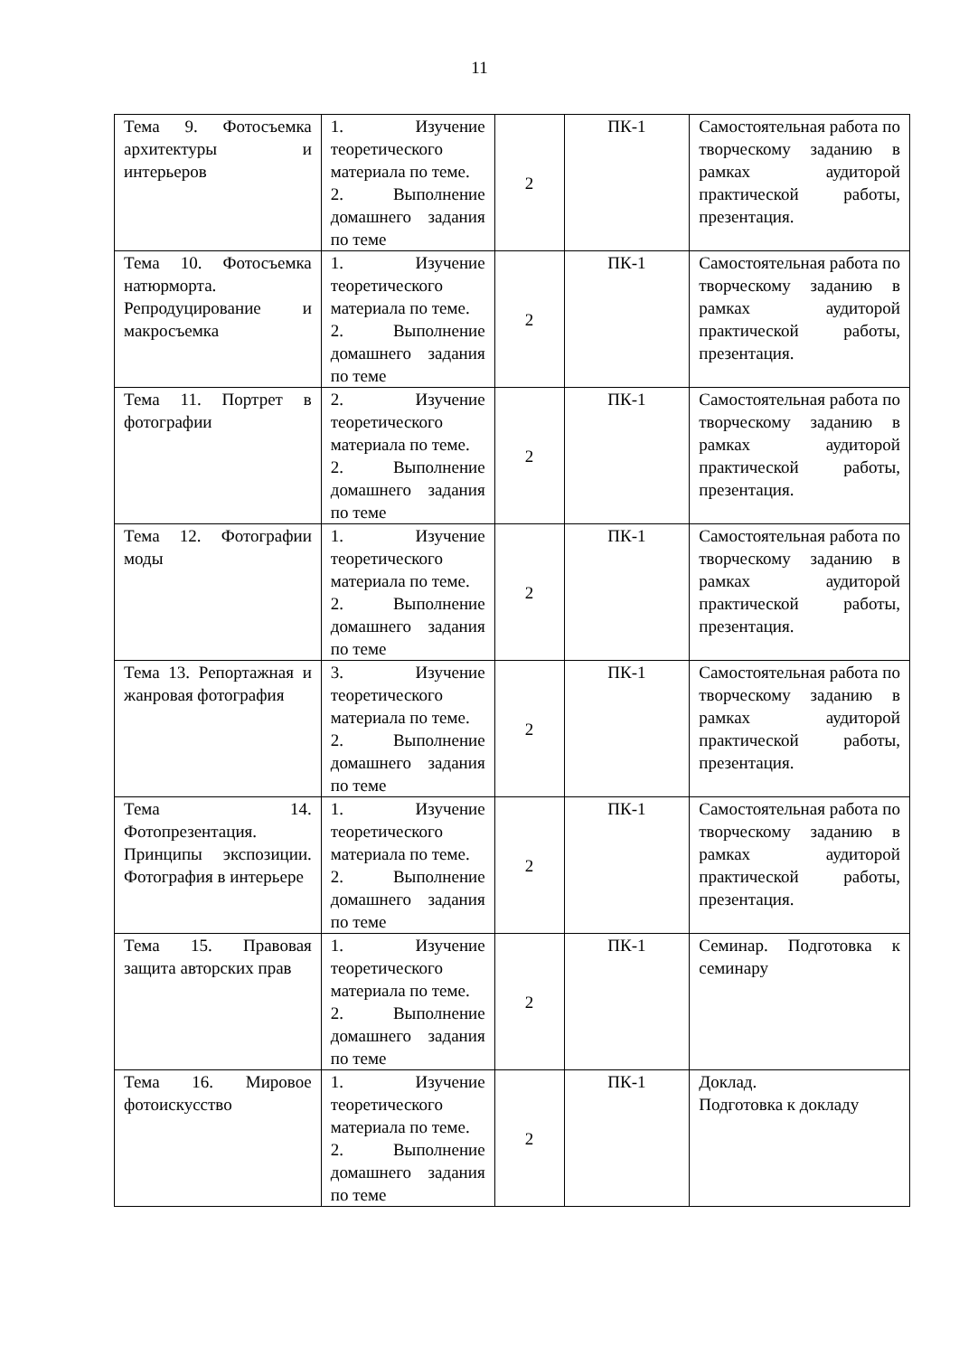11
| Тема 9. Фотосъемка архитектуры и интерьеров | 1. Изучение теоретического материала по теме. 2. Выполнение домашнего задания по теме | 2 | ПК-1 | Самостоятельная работа по творческому заданию в рамках аудиторой практической работы, презентация. |
| Тема 10. Фотосъемка натюрморта. Репродуцирование и макросъемка | 1. Изучение теоретического материала по теме. 2. Выполнение домашнего задания по теме | 2 | ПК-1 | Самостоятельная работа по творческому заданию в рамках аудиторой практической работы, презентация. |
| Тема 11. Портрет в фотографии | 2. Изучение теоретического материала по теме. 2. Выполнение домашнего задания по теме | 2 | ПК-1 | Самостоятельная работа по творческому заданию в рамках аудиторой практической работы, презентация. |
| Тема 12. Фотографии моды | 1. Изучение теоретического материала по теме. 2. Выполнение домашнего задания по теме | 2 | ПК-1 | Самостоятельная работа по творческому заданию в рамках аудиторой практической работы, презентация. |
| Тема 13. Репортажная и жанровая фотография | 3. Изучение теоретического материала по теме. 2. Выполнение домашнего задания по теме | 2 | ПК-1 | Самостоятельная работа по творческому заданию в рамках аудиторой практической работы, презентация. |
| Тема 14. Фотопрезентация. Принципы экспозиции. Фотография в интерьере | 1. Изучение теоретического материала по теме. 2. Выполнение домашнего задания по теме | 2 | ПК-1 | Самостоятельная работа по творческому заданию в рамках аудиторой практической работы, презентация. |
| Тема 15. Правовая защита авторских прав | 1. Изучение теоретического материала по теме. 2. Выполнение домашнего задания по теме | 2 | ПК-1 | Семинар. Подготовка к семинару |
| Тема 16. Мировое фотоискусство | 1. Изучение теоретического материала по теме. 2. Выполнение домашнего задания по теме | 2 | ПК-1 | Доклад. Подготовка к докладу |